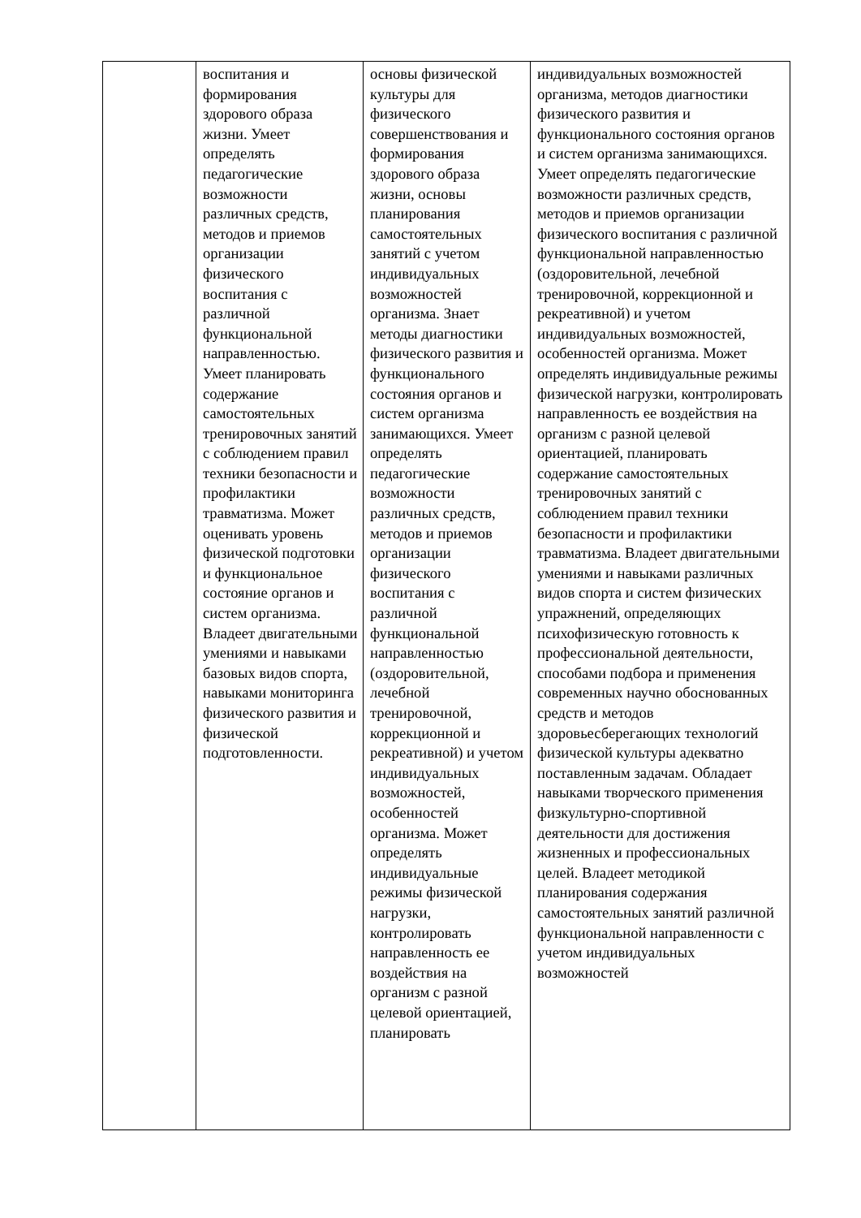| | воспитания и формирования здорового образа жизни. Умеет определять педагогические возможности различных средств, методов и приемов организации физического воспитания с различной функциональной направленностью. Умеет планировать содержание самостоятельных тренировочных занятий с соблюдением правил техники безопасности и профилактики травматизма. Может оценивать уровень физической подготовки и функциональное состояние органов и систем организма. Владеет двигательными умениями и навыками базовых видов спорта, навыками мониторинга физического развития и физической подготовленности. | основы физической культуры для физического совершенствования и формирования здорового образа жизни, основы планирования самостоятельных занятий с учетом индивидуальных возможностей организма. Знает методы диагностики физического развития и функционального состояния органов и систем организма занимающихся. Умеет определять педагогические возможности различных средств, методов и приемов организации физического воспитания с различной функциональной направленностью (оздоровительной, лечебной тренировочной, коррекционной и рекреативной) и учетом индивидуальных возможностей, особенностей организма. Может определять индивидуальные режимы физической нагрузки, контролировать направленность ее воздействия на организм с разной целевой ориентацией, планировать | индивидуальных возможностей организма, методов диагностики физического развития и функционального состояния органов и систем организма занимающихся. Умеет определять педагогические возможности различных средств, методов и приемов организации физического воспитания с различной функциональной направленностью (оздоровительной, лечебной тренировочной, коррекционной и рекреативной) и учетом индивидуальных возможностей, особенностей организма. Может определять индивидуальные режимы физической нагрузки, контролировать направленность ее воздействия на организм с разной целевой ориентацией, планировать содержание самостоятельных тренировочных занятий с соблюдением правил техники безопасности и профилактики травматизма. Владеет двигательными умениями и навыками различных видов спорта и систем физических упражнений, определяющих психофизическую готовность к профессиональной деятельности, способами подбора и применения современных научно обоснованных средств и методов здоровьесберегающих технологий физической культуры адекватно поставленным задачам. Обладает навыками творческого применения физкультурно-спортивной деятельности для достижения жизненных и профессиональных целей. Владеет методикой планирования содержания самостоятельных занятий различной функциональной направленности с учетом индивидуальных возможностей |